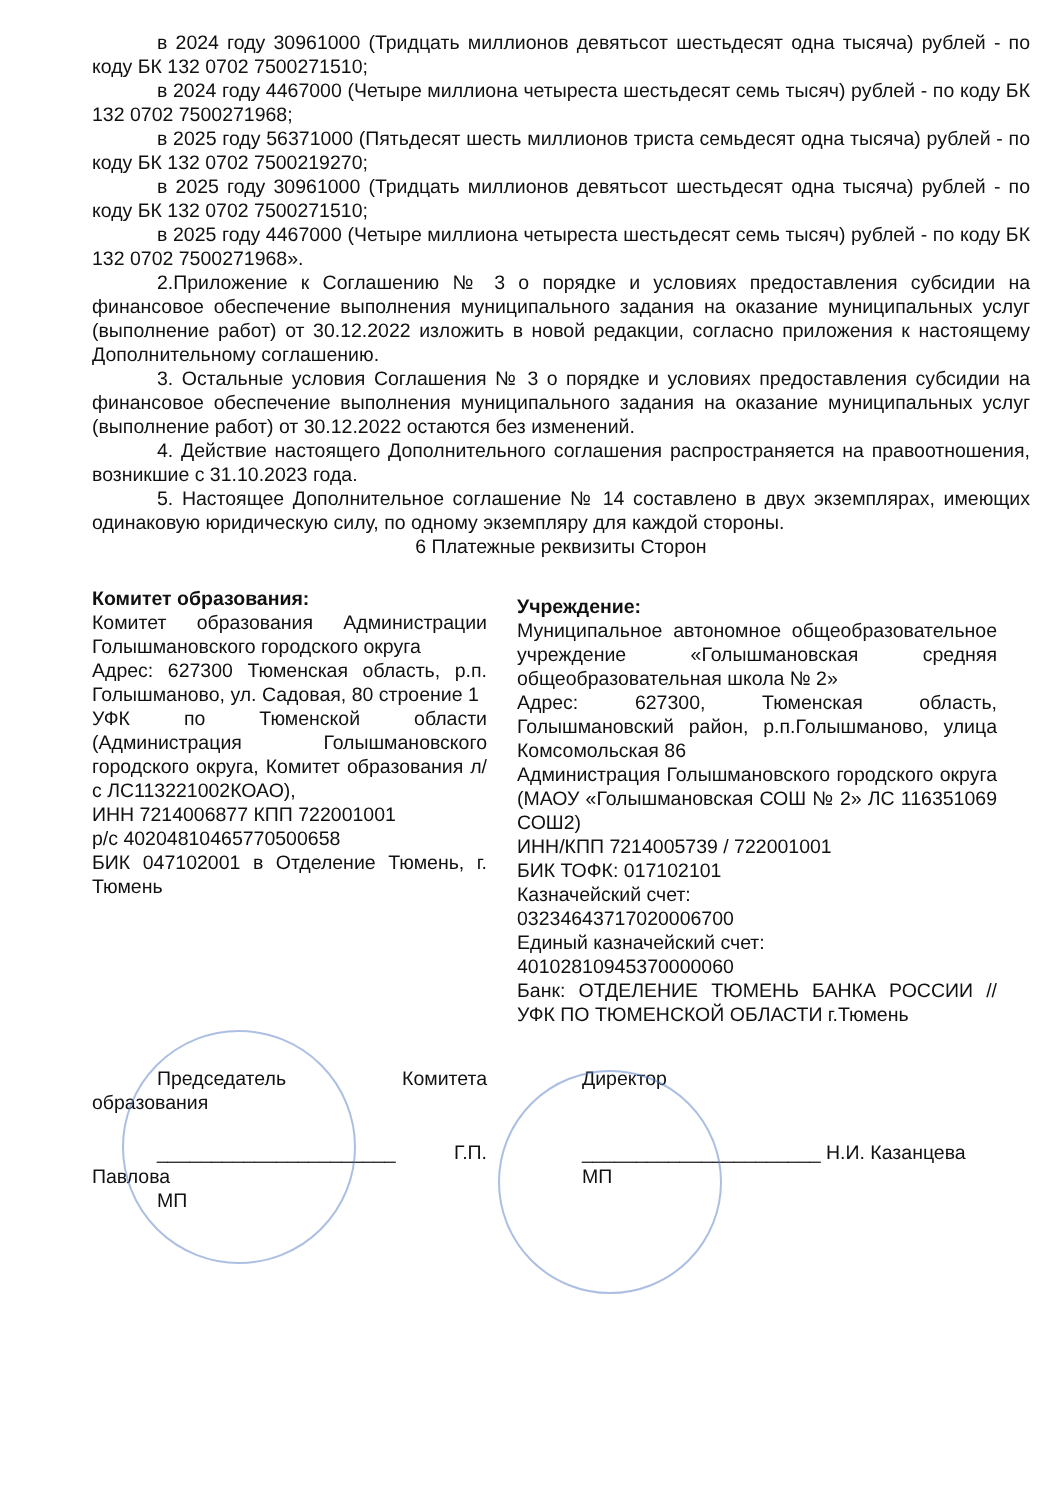в 2024 году 30961000 (Тридцать миллионов девятьсот шестьдесят одна тысяча) рублей - по коду БК 132 0702 7500271510;
в 2024 году 4467000 (Четыре миллиона четыреста шестьдесят семь тысяч) рублей - по коду БК 132 0702 7500271968;
в 2025 году 56371000 (Пятьдесят шесть миллионов триста семьдесят одна тысяча) рублей - по коду БК 132 0702 7500219270;
в 2025 году 30961000 (Тридцать миллионов девятьсот шестьдесят одна тысяча) рублей - по коду БК 132 0702 7500271510;
в 2025 году 4467000 (Четыре миллиона четыреста шестьдесят семь тысяч) рублей - по коду БК 132 0702 7500271968».
2.Приложение к Соглашению № 3 о порядке и условиях предоставления субсидии на финансовое обеспечение выполнения муниципального задания на оказание муниципальных услуг (выполнение работ) от 30.12.2022 изложить в новой редакции, согласно приложения к настоящему Дополнительному соглашению.
3. Остальные условия Соглашения № 3 о порядке и условиях предоставления субсидии на финансовое обеспечение выполнения муниципального задания на оказание муниципальных услуг (выполнение работ) от 30.12.2022 остаются без изменений.
4. Действие настоящего Дополнительного соглашения распространяется на правоотношения, возникшие с 31.10.2023 года.
5. Настоящее Дополнительное соглашение № 14 составлено в двух экземплярах, имеющих одинаковую юридическую силу, по одному экземпляру для каждой стороны.
6 Платежные реквизиты Сторон
Комитет образования:
Комитет образования Администрации Голышмановского городского округа
Адрес: 627300 Тюменская область, р.п. Голышманово, ул. Садовая, 80 строение 1
УФК по Тюменской области (Администрация Голышмановского городского округа, Комитет образования л/с ЛС113221002КОАО),
ИНН 7214006877 КПП 722001001
р/с 40204810465770500658
БИК 047102001 в Отделение Тюмень, г. Тюмень
Учреждение:
Муниципальное автономное общеобразовательное учреждение «Голышмановская средняя общеобразовательная школа № 2»
Адрес: 627300, Тюменская область, Голышмановский район, р.п.Голышманово, улица Комсомольская 86
Администрация Голышмановского городского округа (МАОУ «Голышмановская СОШ № 2» ЛС 116351069 СОШ2)
ИНН/КПП 7214005739 / 722001001
БИК ТОФК: 017102101
Казначейский счет:
03234643717020006700
Единый казначейский счет:
40102810945370000060
Банк: ОТДЕЛЕНИЕ ТЮМЕНЬ БАНКА РОССИИ // УФК ПО ТЮМЕНСКОЙ ОБЛАСТИ г.Тюмень
Председатель Комитета образования
______________________ Г.П. Павлова
МП
Директор
______________________ Н.И. Казанцева
МП